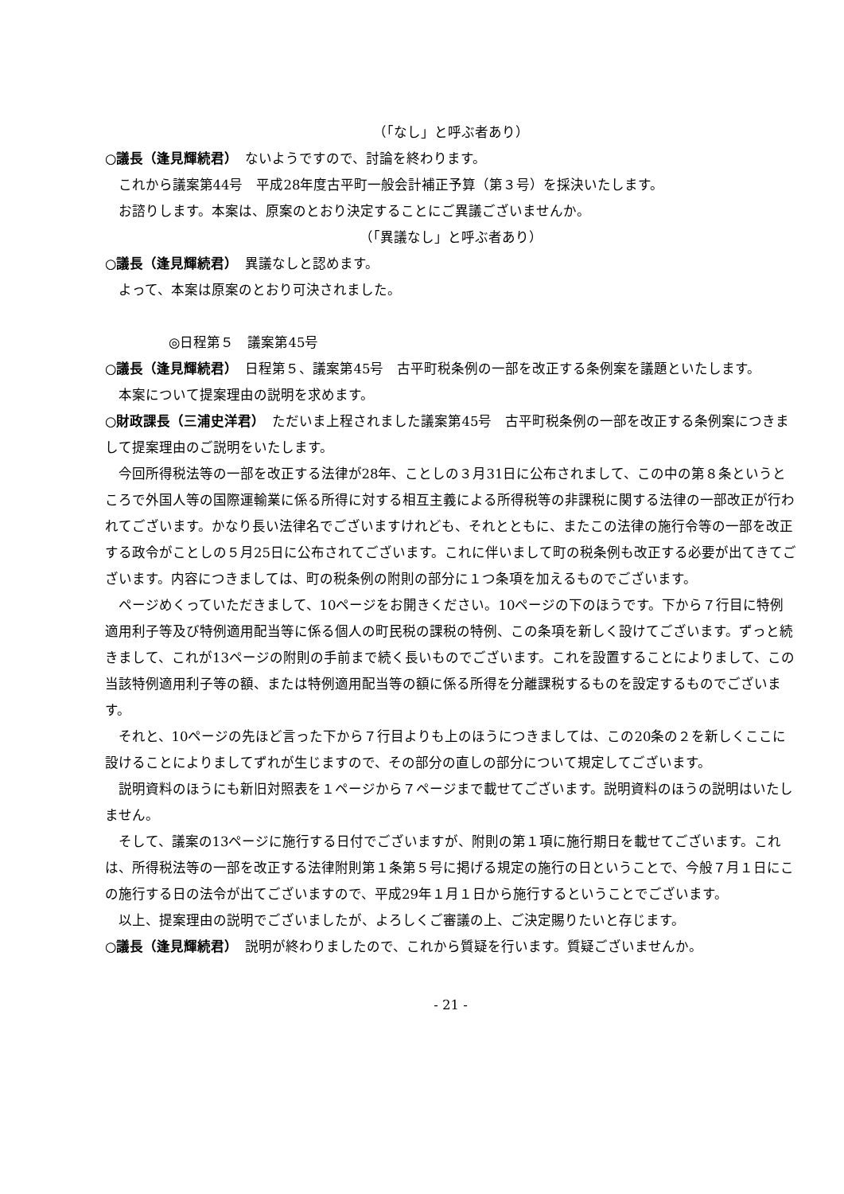（「なし」と呼ぶ者あり）
○議長（逢見輝続君）　ないようですので、討論を終わります。
これから議案第44号　平成28年度古平町一般会計補正予算（第３号）を採決いたします。
お諮りします。本案は、原案のとおり決定することにご異議ございませんか。
（「異議なし」と呼ぶ者あり）
○議長（逢見輝続君）　異議なしと認めます。
よって、本案は原案のとおり可決されました。
◎日程第５　議案第45号
○議長（逢見輝続君）　日程第５、議案第45号　古平町税条例の一部を改正する条例案を議題といたします。
本案について提案理由の説明を求めます。
○財政課長（三浦史洋君）　ただいま上程されました議案第45号　古平町税条例の一部を改正する条例案につきまして提案理由のご説明をいたします。
今回所得税法等の一部を改正する法律が28年、ことしの３月31日に公布されまして、この中の第８条というところで外国人等の国際運輸業に係る所得に対する相互主義による所得税等の非課税に関する法律の一部改正が行われてございます。かなり長い法律名でございますけれども、それとともに、またこの法律の施行令等の一部を改正する政令がことしの５月25日に公布されてございます。これに伴いまして町の税条例も改正する必要が出てきてございます。内容につきましては、町の税条例の附則の部分に１つ条項を加えるものでございます。
ページめくっていただきまして、10ページをお開きください。10ページの下のほうです。下から７行目に特例適用利子等及び特例適用配当等に係る個人の町民税の課税の特例、この条項を新しく設けてございます。ずっと続きまして、これが13ページの附則の手前まで続く長いものでございます。これを設置することによりまして、この当該特例適用利子等の額、または特例適用配当等の額に係る所得を分離課税するものを設定するものでございます。
それと、10ページの先ほど言った下から７行目よりも上のほうにつきましては、この20条の２を新しくここに設けることによりましてずれが生じますので、その部分の直しの部分について規定してございます。
説明資料のほうにも新旧対照表を１ページから７ページまで載せてございます。説明資料のほうの説明はいたしません。
そして、議案の13ページに施行する日付でございますが、附則の第１項に施行期日を載せてございます。これは、所得税法等の一部を改正する法律附則第１条第５号に掲げる規定の施行の日ということで、今般７月１日にこの施行する日の法令が出てございますので、平成29年１月１日から施行するということでございます。
以上、提案理由の説明でございましたが、よろしくご審議の上、ご決定賜りたいと存じます。
○議長（逢見輝続君）　説明が終わりましたので、これから質疑を行います。質疑ございませんか。
- 21 -